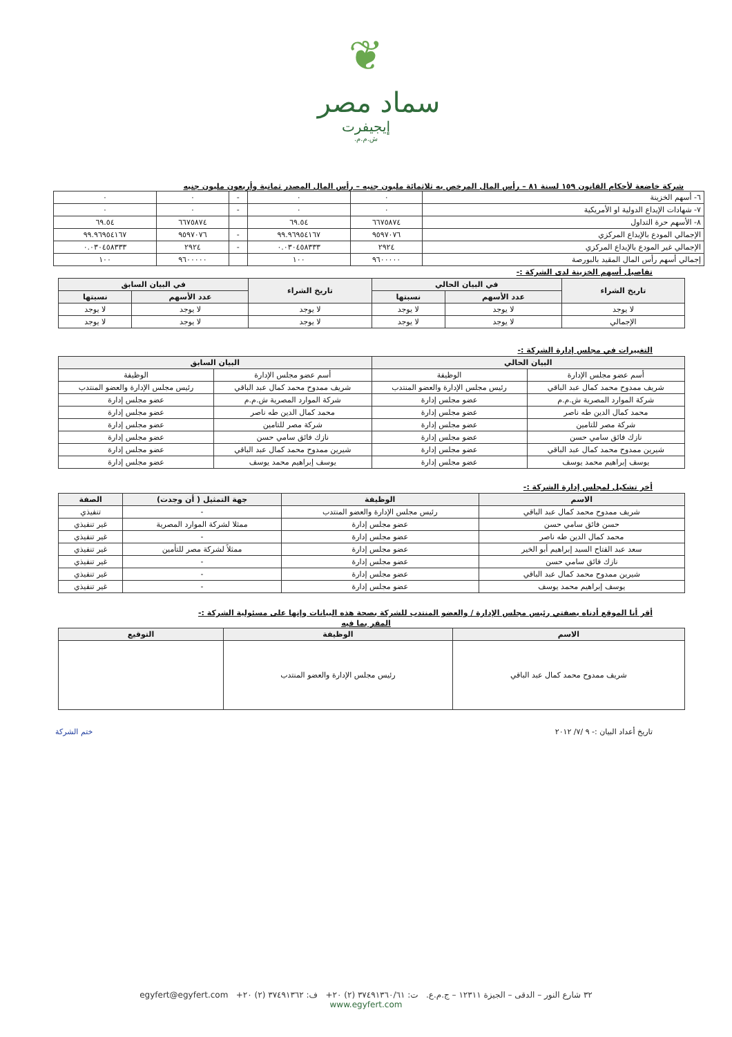❦
سماد مصر
إيجيفرت
ش.م.م.
شركة خاضعة لأحكام القانون ١٥٩ لسنة ٨١ – رأس المال المرخص به ثلاثمائة مليون جنيه – رأس المال المصدر ثمانية وأربعون مليون جنيه
| ٦- أسهم الخزينة | ٠ | ٠ | - | ٠ | ٠ |
| ٧- شهادات الإيداع الدولية او الأمريكية | ٠ | ٠ | - | ٠ | ٠ |
| ٨- الأسهم حرة التداول | ٦٦٧٥٨٧٤ | ٦٩.٥٤ | | ٦٦٧٥٨٧٤ | ٦٩.٥٤ |
| الإجمالي المودع بالإيداع المركزي | ٩٥٩٧٠٧٦ | ٩٩.٩٦٩٥٤١٦٧ | - | ٩٥٩٧٠٧٦ | ٩٩.٩٦٩٥٤١٦٧ |
| الإجمالي غير المودع بالإيداع المركزي | ٢٩٢٤ | ٠.٠٣٠٤٥٨٣٣٣ | - | ٢٩٢٤ | ٠.٠٣٠٤٥٨٣٣٣ |
| إجمالي أسهم رأس المال المقيد بالبورصة | ٩٦٠٠٠٠٠ | ١٠٠ | | ٩٦٠٠٠٠٠ | ١٠٠ |
تفاصيل أسهم الخزينة لدى الشركة :-
| تاريخ الشراء | في البيان الحالي | | تاريخ الشراء | في البيان السابق | |
| --- | --- | --- | --- | --- | --- |
| | عدد الأسهم | نسبتها | | عدد الأسهم | نسبتها |
| لا يوجد | لا يوجد | لا يوجد | لا يوجد | لا يوجد | لا يوجد |
| الإجمالي | لا يوجد | لا يوجد | لا يوجد | لا يوجد | لا يوجد |
التغييرات في مجلس إدارة الشركة :-
| البيان الحالي | | البيان السابق | |
| --- | --- | --- | --- |
| أسم عضو مجلس الإدارة | الوظيفة | أسم عضو مجلس الإدارة | الوظيفة |
| شريف ممدوح محمد كمال عبد الباقي | رئيس مجلس الإدارة والعضو المنتدب | شريف ممدوح محمد كمال عبد الباقي | رئيس مجلس الإدارة والعضو المنتدب |
| شركة الموارد المصرية ش.م.م | عضو مجلس إدارة | شركة الموارد المصرية ش.م.م | عضو مجلس إدارة |
| محمد كمال الدين طه ناصر | عضو مجلس إدارة | محمد كمال الدين طه ناصر | عضو مجلس إدارة |
| شركة مصر للتامين | عضو مجلس إدارة | شركة مصر للتامين | عضو مجلس إدارة |
| نازك فائق سامي حسن | عضو مجلس إدارة | نازك فائق سامي حسن | عضو مجلس إدارة |
| شيرين ممدوح محمد كمال عبد الباقي | عضو مجلس إدارة | شيرين ممدوح محمد كمال عبد الباقي | عضو مجلس إدارة |
| يوسف إبراهيم محمد يوسف | عضو مجلس إدارة | يوسف إبراهيم محمد يوسف | عضو مجلس إدارة |
أخر تشكيل لمجلس إدارة الشركة :-
| الاسم | الوظيفة | جهة التمثيل ( أن وجدت) | الصفة |
| --- | --- | --- | --- |
| شريف ممدوح محمد كمال عبد الباقي | رئيس مجلس الإدارة والعضو المنتدب | - | تنفيذي |
| حسن فائق سامي حسن | عضو مجلس إدارة | ممثلا لشركة الموارد المصرية | غير تنفيذي |
| محمد كمال الدين طه ناصر | عضو مجلس إدارة | - | غير تنفيذي |
| سعد عبد الفتاح السيد إبراهيم أبو الخير | عضو مجلس إدارة | ممثلاً لشركة مصر للتأمين | غير تنفيذي |
| نازك فائق سامي حسن | عضو مجلس إدارة | - | غير تنفيذي |
| شيرين ممدوح محمد كمال عبد الباقي | عضو مجلس إدارة | - | غير تنفيذي |
| يوسف إبراهيم محمد يوسف | عضو مجلس إدارة | - | غير تنفيذي |
أقر أنا الموقع أدناه بصفتي رئيس مجلس الإدارة / والعضو المنتدب للشركة بصحة هذه البيانات وإنها على مسئولية الشركة :-
المقر بما فيه
| الاسم | الوظيفة | التوقيع |
| --- | --- | --- |
| شريف ممدوح محمد كمال عبد الباقي | رئيس مجلس الإدارة والعضو المنتدب | |
تاريخ أعداد البيان :- ٩ /٧/ ٢٠١٢
ختم الشركة
٣٢ شارع النور – الدقى – الجيزة ١٢٣١١ – ج.م.ع. ت: ٣٧٤٩١٣٦٠/٦١ (٢) ٢٠+ ف: ٣٧٤٩١٣٦٢ (٢) ٢٠+ egyfert@egyfert.com
www.egyfert.com